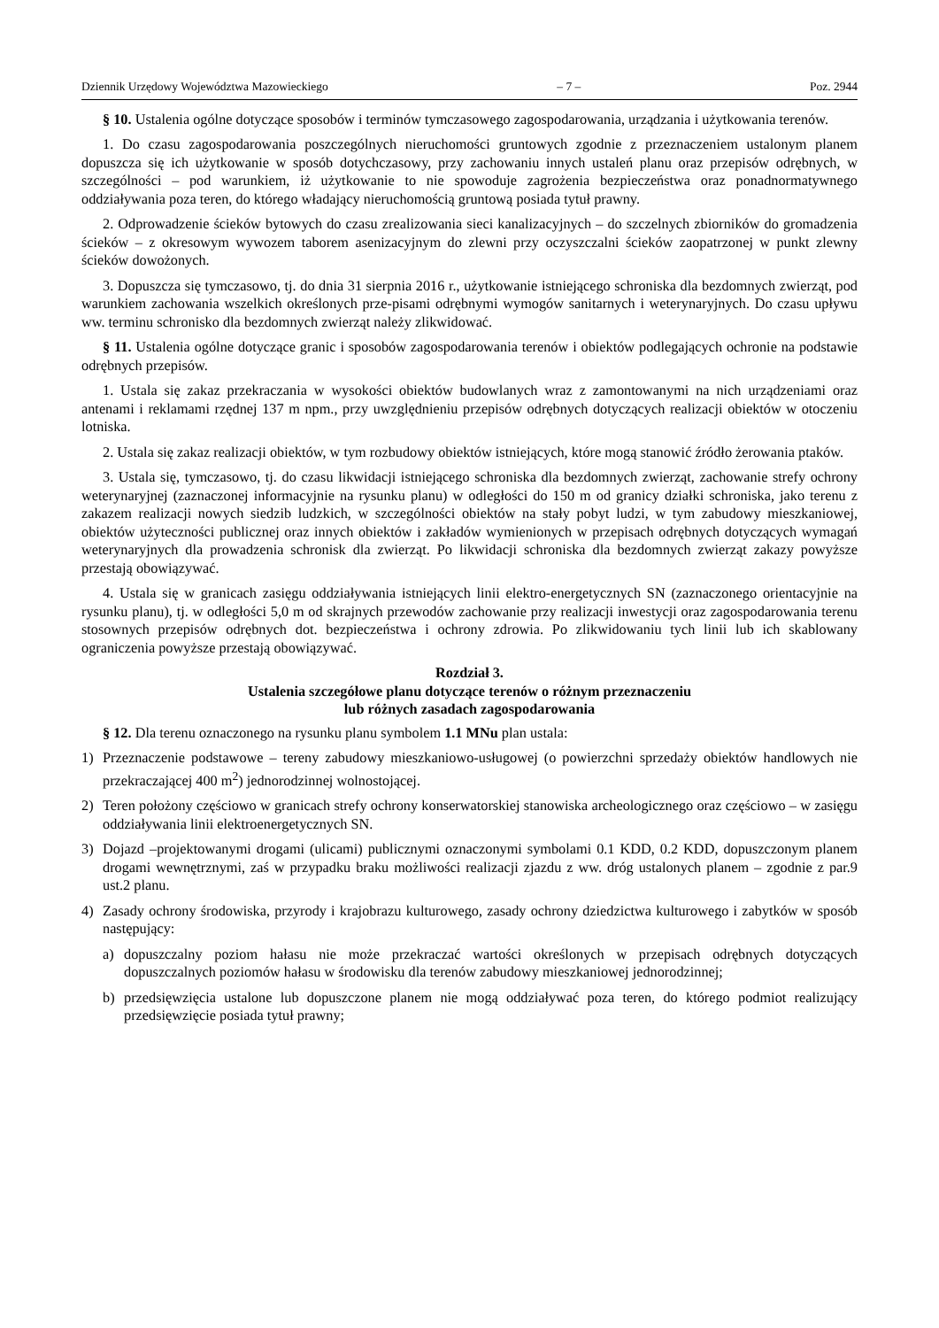Dziennik Urzędowy Województwa Mazowieckiego – 7 – Poz. 2944
§ 10. Ustalenia ogólne dotyczące sposobów i terminów tymczasowego zagospodarowania, urządzania i użytkowania terenów.
1. Do czasu zagospodarowania poszczególnych nieruchomości gruntowych zgodnie z przeznaczeniem ustalonym planem dopuszcza się ich użytkowanie w sposób dotychczasowy, przy zachowaniu innych ustaleń planu oraz przepisów odrębnych, w szczególności – pod warunkiem, iż użytkowanie to nie spowoduje zagrożenia bezpieczeństwa oraz ponadnormatywnego oddziaływania poza teren, do którego władający nieruchomością gruntową posiada tytuł prawny.
2. Odprowadzenie ścieków bytowych do czasu zrealizowania sieci kanalizacyjnych – do szczelnych zbiorników do gromadzenia ścieków – z okresowym wywozem taborem asenizacyjnym do zlewni przy oczyszczalni ścieków zaopatrzonej w punkt zlewny ścieków dowożonych.
3. Dopuszcza się tymczasowo, tj. do dnia 31 sierpnia 2016 r., użytkowanie istniejącego schroniska dla bezdomnych zwierząt, pod warunkiem zachowania wszelkich określonych prze-pisami odrębnymi wymogów sanitarnych i weterynaryjnych. Do czasu upływu ww. terminu schronisko dla bezdomnych zwierząt należy zlikwidować.
§ 11. Ustalenia ogólne dotyczące granic i sposobów zagospodarowania terenów i obiektów podlegających ochronie na podstawie odrębnych przepisów.
1. Ustala się zakaz przekraczania w wysokości obiektów budowlanych wraz z zamontowanymi na nich urządzeniami oraz antenami i reklamami rzędnej 137 m npm., przy uwzględnieniu przepisów odrębnych dotyczących realizacji obiektów w otoczeniu lotniska.
2. Ustala się zakaz realizacji obiektów, w tym rozbudowy obiektów istniejących, które mogą stanowić źródło żerowania ptaków.
3. Ustala się, tymczasowo, tj. do czasu likwidacji istniejącego schroniska dla bezdomnych zwierząt, zachowanie strefy ochrony weterynaryjnej (zaznaczonej informacyjnie na rysunku planu) w odległości do 150 m od granicy działki schroniska, jako terenu z zakazem realizacji nowych siedzib ludzkich, w szczególności obiektów na stały pobyt ludzi, w tym zabudowy mieszkaniowej, obiektów użyteczności publicznej oraz innych obiektów i zakładów wymienionych w przepisach odrębnych dotyczących wymagań weterynaryjnych dla prowadzenia schronisk dla zwierząt. Po likwidacji schroniska dla bezdomnych zwierząt zakazy powyższe przestają obowiązywać.
4. Ustala się w granicach zasięgu oddziaływania istniejących linii elektro-energetycznych SN (zaznaczonego orientacyjnie na rysunku planu), tj. w odległości 5,0 m od skrajnych przewodów zachowanie przy realizacji inwestycji oraz zagospodarowania terenu stosownych przepisów odrębnych dot. bezpieczeństwa i ochrony zdrowia. Po zlikwidowaniu tych linii lub ich skablowany ograniczenia powyższe przestają obowiązywać.
Rozdział 3.
Ustalenia szczegółowe planu dotyczące terenów o różnym przeznaczeniu
lub różnych zasadach zagospodarowania
§ 12. Dla terenu oznaczonego na rysunku planu symbolem 1.1 MNu plan ustala:
1) Przeznaczenie podstawowe – tereny zabudowy mieszkaniowo-usługowej (o powierzchni sprzedaży obiektów handlowych nie przekraczającej 400 m<sup>2</sup>) jednorodzinnej wolnostojącej.
2) Teren położony częściowo w granicach strefy ochrony konserwatorskiej stanowiska archeologicznego oraz częściowo – w zasięgu oddziaływania linii elektroenergetycznych SN.
3) Dojazd –projektowanymi drogami (ulicami) publicznymi oznaczonymi symbolami 0.1 KDD, 0.2 KDD, dopuszczonym planem drogami wewnętrznymi, zaś w przypadku braku możliwości realizacji zjazdu z ww. dróg ustalonych planem – zgodnie z par.9 ust.2 planu.
4) Zasady ochrony środowiska, przyrody i krajobrazu kulturowego, zasady ochrony dziedzictwa kulturowego i zabytków w sposób następujący:
a) dopuszczalny poziom hałasu nie może przekraczać wartości określonych w przepisach odrębnych dotyczących dopuszczalnych poziomów hałasu w środowisku dla terenów zabudowy mieszkaniowej jednorodzinnej;
b) przedsięwzięcia ustalone lub dopuszczone planem nie mogą oddziaływać poza teren, do którego podmiot realizujący przedsięwzięcie posiada tytuł prawny;